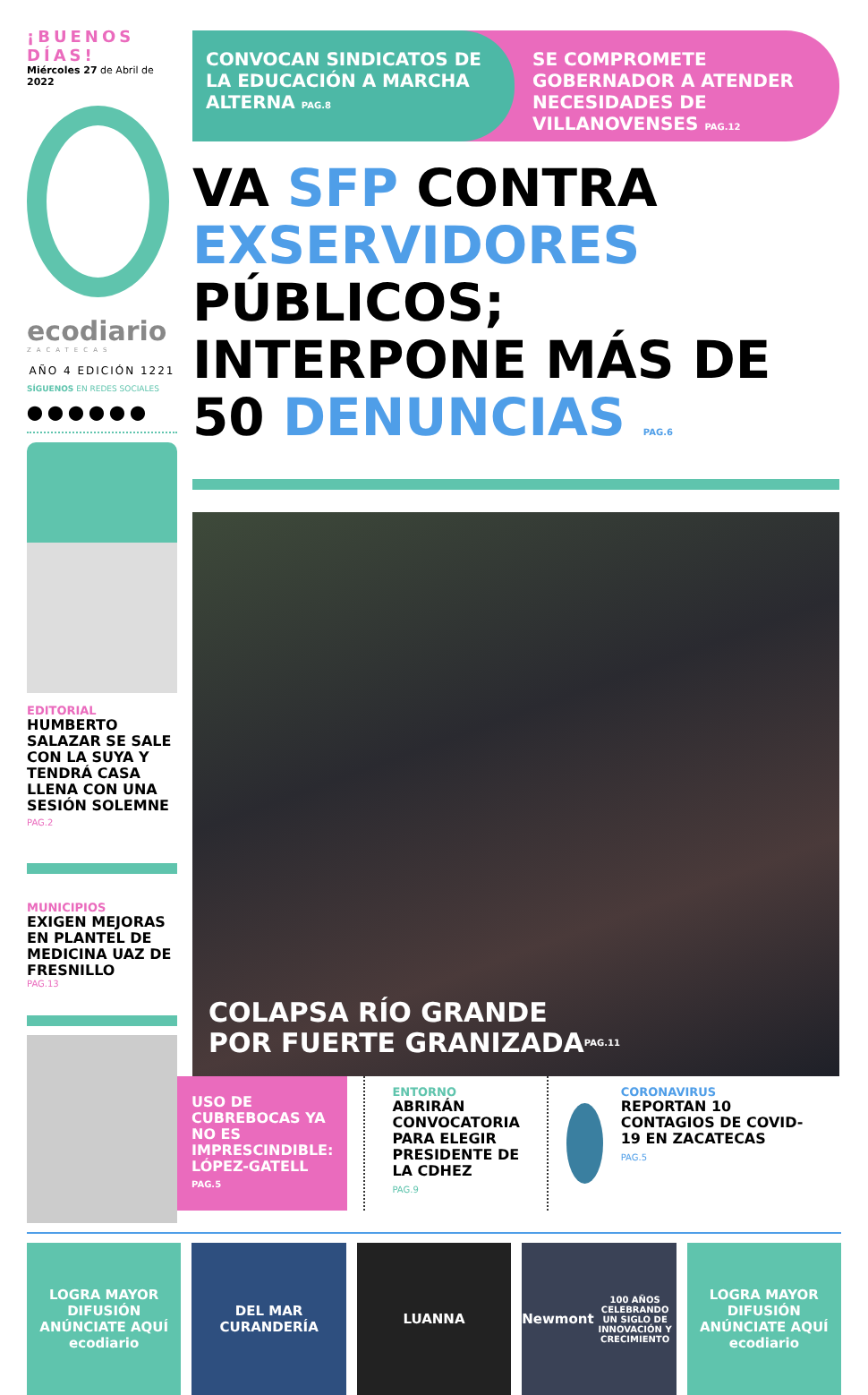¡BUENOS DÍAS!
Miércoles 27 de Abril de 2022
ecodiario
ZACATECAS
AÑO 4 EDICIÓN 1221
SÍGUENOS EN REDES SOCIALES
⬤ ⬤ ⬤ ⬤ ⬤ ⬤
EDITORIAL
HUMBERTO SALAZAR SE SALE CON LA SUYA Y TENDRÁ CASA LLENA CON UNA SESIÓN SOLEMNE
PAG.2
MUNICIPIOS
EXIGEN MEJORAS EN PLANTEL DE MEDICINA UAZ DE FRESNILLO
PAG.13
CONVOCAN SINDICATOS DE LA EDUCACIÓN A MARCHA ALTERNA PAG.8
SE COMPROMETE GOBERNADOR A ATENDER NECESIDADES DE VILLANOVENSES PAG.12
VA SFP CONTRA EXSERVIDORES PÚBLICOS; INTERPONE MÁS DE 50 DENUNCIAS PAG.6
COLAPSA RÍO GRANDE
POR FUERTE GRANIZADA PAG.11
USO DE CUBREBOCAS YA NO ES IMPRESCINDIBLE: LÓPEZ-GATELL
PAG.5
ENTORNO
ABRIRÁN CONVOCATORIA PARA ELEGIR PRESIDENTE DE LA CDHEZ
PAG.9
CORONAVIRUS
REPORTAN 10 CONTAGIOS DE COVID-19 EN ZACATECAS
PAG.5
LOGRA MAYOR DIFUSIÓN
ANÚNCIATE AQUÍ
ecodiario
DEL MAR
CURANDERÍA
LUANNA Newmont
100 AÑOS
CELEBRANDO UN SIGLO DE INNOVACIÓN Y CRECIMIENTO
LOGRA MAYOR DIFUSIÓN
ANÚNCIATE AQUÍ
ecodiario